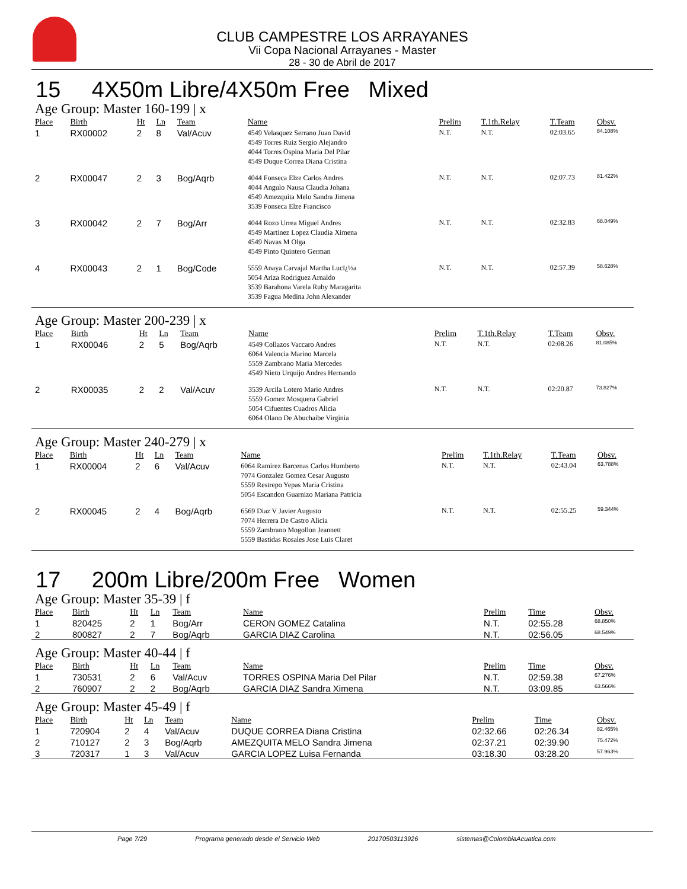CLUB CAMPESTRE LOS ARRAYANES
Vii Copa Nacional Arrayanes - Master
28 - 30 de Abril de 2017
15 4X50m Libre/4X50m Free Mixed
Age Group: Master 160-199 | x
| Place | Birth | Ht | Ln | Team | Name | Prelim | T.1th.Relay | T.Team | Obsv. |
| --- | --- | --- | --- | --- | --- | --- | --- | --- | --- |
| 1 | RX00002 | 2 | 8 | Val/Acuv | 4549 Velasquez Serrano Juan David 4549 Torres Ruiz Sergio Alejandro 4044 Torres Ospina Maria Del Pilar 4549 Duque Correa Diana Cristina | N.T. | N.T. | 02:03.65 | 84.108% |
| 2 | RX00047 | 2 | 3 | Bog/Aqrb | 4044 Fonseca Elze Carlos Andres 4044 Angulo Nausa Claudia Johana 4549 Amezquita Melo Sandra Jimena 3539 Fonseca Elze Francisco | N.T. | N.T. | 02:07.73 | 81.422% |
| 3 | RX00042 | 2 | 7 | Bog/Arr | 4044 Rozo Urrea Miguel Andres 4549 Martinez Lopez Claudia Ximena 4549 Navas M Olga 4549 Pinto Quintero German | N.T. | N.T. | 02:32.83 | 68.049% |
| 4 | RX00043 | 2 | 1 | Bog/Code | 5559 Anaya Carvajal Martha Lucï¿½a 5054 Ariza Rodriguez Arnaldo 3539 Barahona Varela Ruby Maragarita 3539 Fagua Medina John Alexander | N.T. | N.T. | 02:57.39 | 58.628% |
Age Group: Master 200-239 | x
| Place | Birth | Ht | Ln | Team | Name | Prelim | T.1th.Relay | T.Team | Obsv. |
| --- | --- | --- | --- | --- | --- | --- | --- | --- | --- |
| 1 | RX00046 | 2 | 5 | Bog/Aqrb | 4549 Collazos Vaccaro Andres 6064 Valencia Marino Marcela 5559 Zambrano Maria Mercedes 4549 Nieto Urquijo Andres Hernando | N.T. | N.T. | 02:08.26 | 81.085% |
| 2 | RX00035 | 2 | 2 | Val/Acuv | 3539 Arcila Lotero Mario Andres 5559 Gomez Mosquera Gabriel 5054 Cifuentes Cuadros Alicia 6064 Olano De Abuchaibe Virginia | N.T. | N.T. | 02:20.87 | 73.827% |
Age Group: Master 240-279 | x
| Place | Birth | Ht | Ln | Team | Name | Prelim | T.1th.Relay | T.Team | Obsv. |
| --- | --- | --- | --- | --- | --- | --- | --- | --- | --- |
| 1 | RX00004 | 2 | 6 | Val/Acuv | 6064 Ramirez Barcenas Carlos Humberto 7074 Gonzalez Gomez Cesar Augusto 5559 Restrepo Yepas Maria Cristina 5054 Escandon Guarnizo Mariana Patricia | N.T. | N.T. | 02:43.04 | 63.788% |
| 2 | RX00045 | 2 | 4 | Bog/Aqrb | 6569 Diaz V Javier Augusto 7074 Herrera De Castro Alicia 5559 Zambrano Mogollon Jeannett 5559 Bastidas Rosales Jose Luis Claret | N.T. | N.T. | 02:55.25 | 59.344% |
17 200m Libre/200m Free Women
Age Group: Master 35-39 | f
| Place | Birth | Ht | Ln | Team | Name | Prelim | Time | Obsv. |
| --- | --- | --- | --- | --- | --- | --- | --- | --- |
| 1 | 820425 | 2 | 1 | Bog/Arr | CERON GOMEZ Catalina | N.T. | 02:55.28 | 68.850% |
| 2 | 800827 | 2 | 7 | Bog/Aqrb | GARCIA DIAZ Carolina | N.T. | 02:56.05 | 68.549% |
Age Group: Master 40-44 | f
| Place | Birth | Ht | Ln | Team | Name | Prelim | Time | Obsv. |
| --- | --- | --- | --- | --- | --- | --- | --- | --- |
| 1 | 730531 | 2 | 6 | Val/Acuv | TORRES OSPINA Maria Del Pilar | N.T. | 02:59.38 | 67.276% |
| 2 | 760907 | 2 | 2 | Bog/Aqrb | GARCIA DIAZ Sandra Ximena | N.T. | 03:09.85 | 63.566% |
Age Group: Master 45-49 | f
| Place | Birth | Ht | Ln | Team | Name | Prelim | Time | Obsv. |
| --- | --- | --- | --- | --- | --- | --- | --- | --- |
| 1 | 720904 | 2 | 4 | Val/Acuv | DUQUE CORREA Diana Cristina | 02:32.66 | 02:26.34 | 82.465% |
| 2 | 710127 | 2 | 3 | Bog/Aqrb | AMEZQUITA MELO Sandra Jimena | 02:37.21 | 02:39.90 | 75.472% |
| 3 | 720317 | 1 | 3 | Val/Acuv | GARCIA LOPEZ Luisa Fernanda | 03:18.30 | 03:28.20 | 57.963% |
Page 7/29 Programa generado desde el Servicio Web 20170503113926 sistemas@ColombiaAcuatica.com